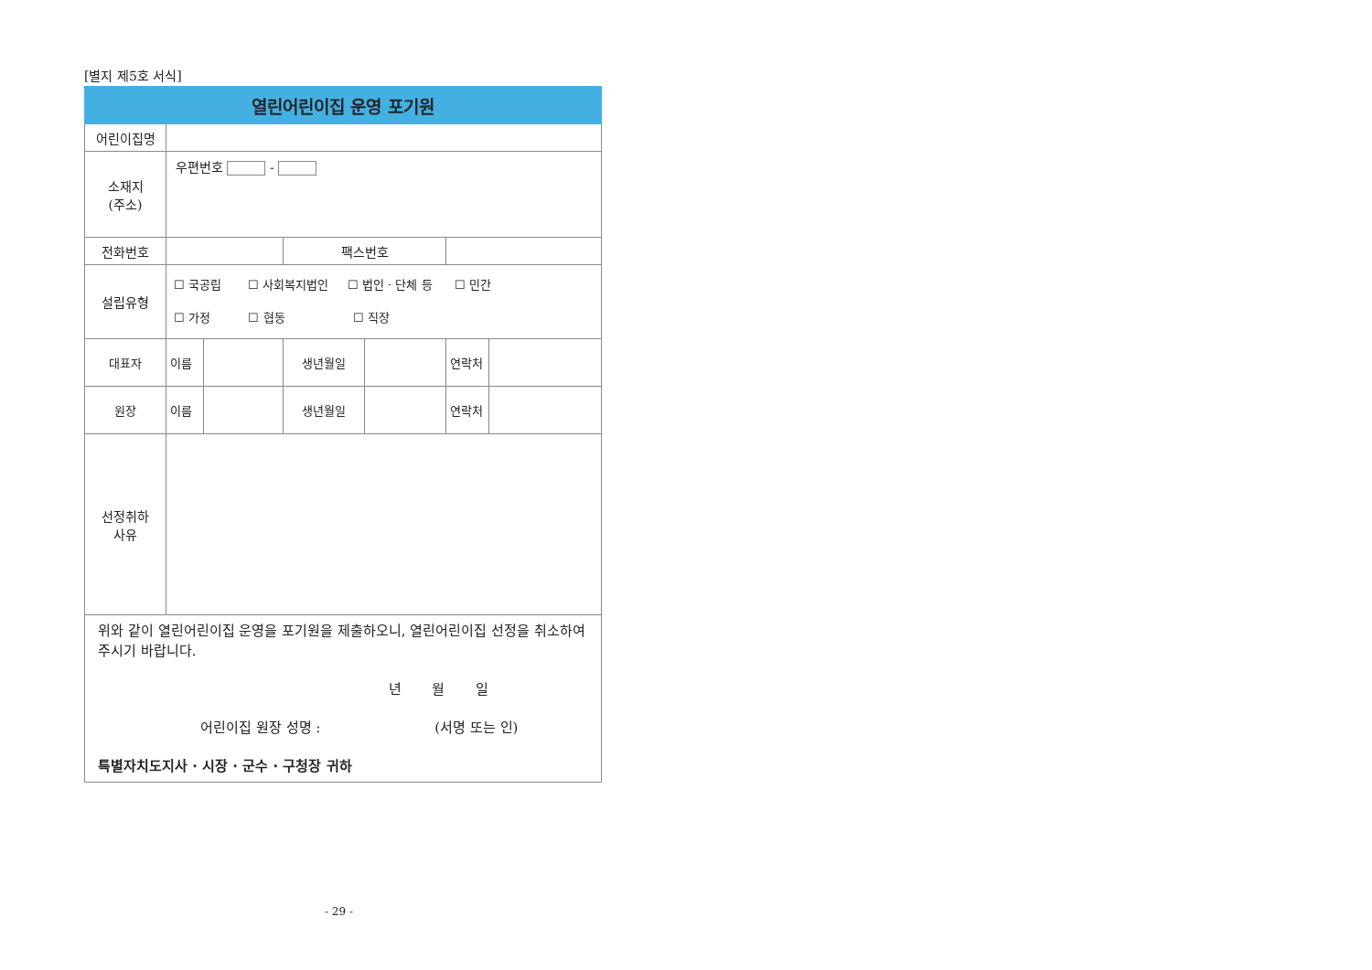[별지 제5호 서식]
| 열린어린이집 운영 포기원 | | | | | | |
| 어린이집명 | | | | | | |
| 소재지 (주소) | 우편번호 - | | | | | |
| 전화번호 | | | 팩스번호 | | | |
| 설립유형 | ☐ 국공립 ☐ 사회복지법인 ☐ 법인 · 단체 등 ☐ 민간 ☐ 가정 ☐ 협동 ☐ 직장 | | | | | |
| 대표자 | 이름 | | 생년월일 | | 연락처 | |
| 원장 | 이름 | | 생년월일 | | 연락처 | |
| 선정취하 사유 | | | | | | |
| 위와 같이 열린어린이집 운영을 포기원을 제출하오니, 열린어린이집 선정을 취소하여 주시기 바랍니다. 년 월 일 어린이집 원장 성명 : (서명 또는 인) 특별자치도지사 · 시장 · 군수 · 구청장 귀하 | | | | | | |
- 29 -